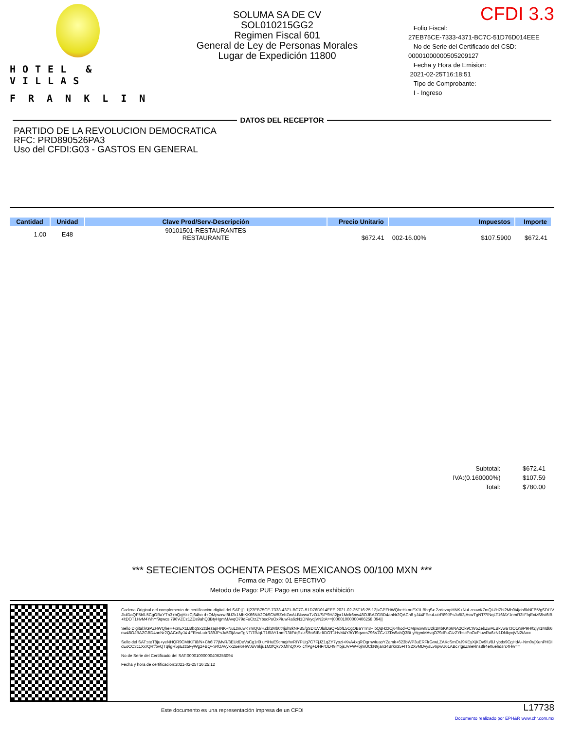HOTEL & VILLAS
FRANKLIN
SOLUMA SA DE CV
SOL010215GG2
Regimen Fiscal 601
General de Ley de Personas Morales
Lugar de Expedición 11800
CFDI 3.3
Folio Fiscal:
27EB75CE-7333-4371-BC7C-51D76D014EEE
No de Serie del Certificado del CSD:
00001000000505209127
Fecha y Hora de Emision:
2021-02-25T16:18:51
Tipo de Comprobante:
I - Ingreso
DATOS DEL RECEPTOR
PARTIDO DE LA REVOLUCION DEMOCRATICA
RFC: PRD890526PA3
Uso del CFDI:G03 - GASTOS EN GENERAL
| Cantidad | Unidad | Clave Prod/Serv-Descripción | Precio Unitario | Impuestos | | Importe |
| --- | --- | --- | --- | --- | --- | --- |
| 1.00 | E48 | 90101501-RESTAURANTES RESTAURANTE | $672.41 | 002-16.00% | $107.5900 | $672.41 |
| Subtotal: | $672.41 |
| IVA:(0.160000%) | $107.59 |
| Total: | $780.00 |
*** SETECIENTOS OCHENTA PESOS MEXICANOS 00/100 MXN ***
Forma de Pago: 01 EFECTIVO
Metodo de Pago: PUE Pago en una sola exhibición
Cadena Original del complemento de certificación digital del SAT:||1.1|27EB75CE-7333-4371-BC7C-51D76D014EEE|2021-02-25T16:25:12|kGPZHWQheH+xnEX1LBbqSx 2zdezapHNK+NuLznuwK7mQU/HZbl2Mb0t4joh8kNFB5/gSDI1VJlulDaQF5bfL5CgOBaYTn3+bQqHzzCj64ho d+OMpwxwI8U2k1MbKK66NA2Ok9CW5ZebZwALBkvwaTzO1/S/P9H/t2jyr1Mdk6nw48OJBAZGBD4anNr2QACn8 yJ44FEeuLutrR89JPsJu5f3jAswTgNT/7fNqLT16fAY1nmR3liF/qExizS5si6IB+ltDOT1HvM4Y/hYf9qwcs 796VZCz1ZDs9ahQ3BtyHgmMAvqO79dFuCtzZYbscPoOxPiuwRa6zN1DNkycjVN2tA==|00001000000406258 094||
Sello Digital:kGPZHWQheH+xnEX1LBbqSx2zdezapHNK+NuLznuwK7mQU/HZbl2Mb0t4joh8kNFB5/gSDI1VJlulDaQF5bfL5CgOBaYTn3+ bQqHzzCj64hod+OMpwxwI8U2k1MbKK66NA2Ok9CW5ZebZwALBkvwaTzO1/S/P9H/t2jyr1Mdk6nw48OJBAZGBD4anNr2QACn8yJ4 4FEeuLutrR89JPsJu5f3jAswTgNT/7fNqLT16fAY1nmR3liF/qExizS5si6IB+ltDOT1HvM4Y/hYf9qwcs796VZCz1ZDs9ahQ3Bt yHgmMAvqO79dFuCtzZYbscPoOxPiuwRa6zN1DNkycjVN2tA==
Sello del SAT:steT8ju+yeNHQR9CMtKiTi8/N+Ch6i77jMvR/3EUdDeVaCg1rl9 uYiHuE9cmqjrhvRIYPUg7C7FjJZ1qZY7yozi+KvA4xgROgrnwIuaoYZamk+623bWP3uERFlrGrwLZAKcSmOrJ9KEyXjKOv9fu/8J ybdx9CgHdA+Nm0r/jXenPHDIcEoCC3c1XxrQRf/bvQTq/igR5pEzz5FyWg2+BQ+S4OAVykx2uel6HWJuV6kju1MzfQk7XMIhQXPx cYPg+DHFrOD49IYbjsJVFW+6jmUCkN9jan34Brkn35FITS2XvMDvysLv6pwU61ABc7lgsZmeRns8lr4e0uehdsrc4Hw==
No de Serie del Certificado del SAT:00001000000406258094
Fecha y hora de certificacion:2021-02-25T16:25:12
Este documento es una representación impresa de un CFDI
L17738
Documento realizado por EPH&R www.chr.com.mx